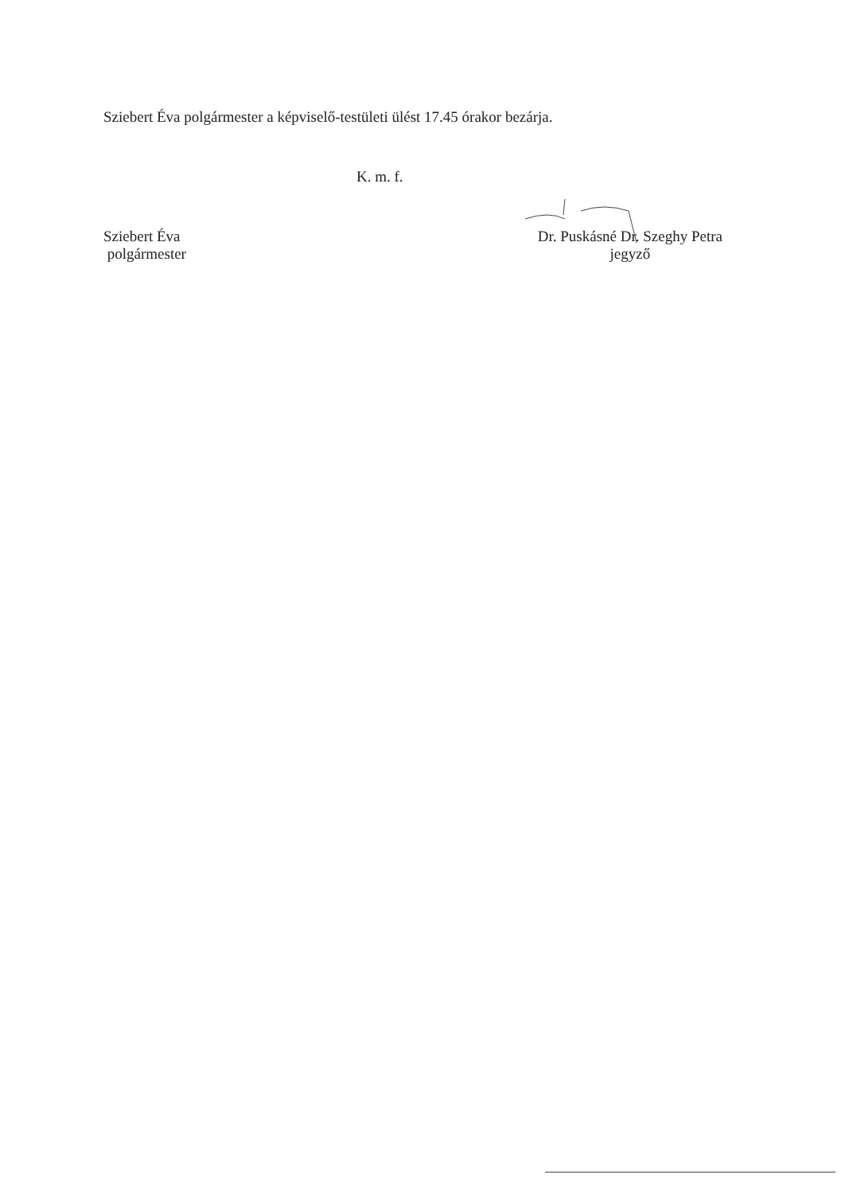Sziebert Éva polgármester a képviselő-testületi ülést 17.45 órakor bezárja.
K. m. f.
Sziebert Éva
polgármester
Dr. Puskásné Dr. Szeghy Petra
jegyző